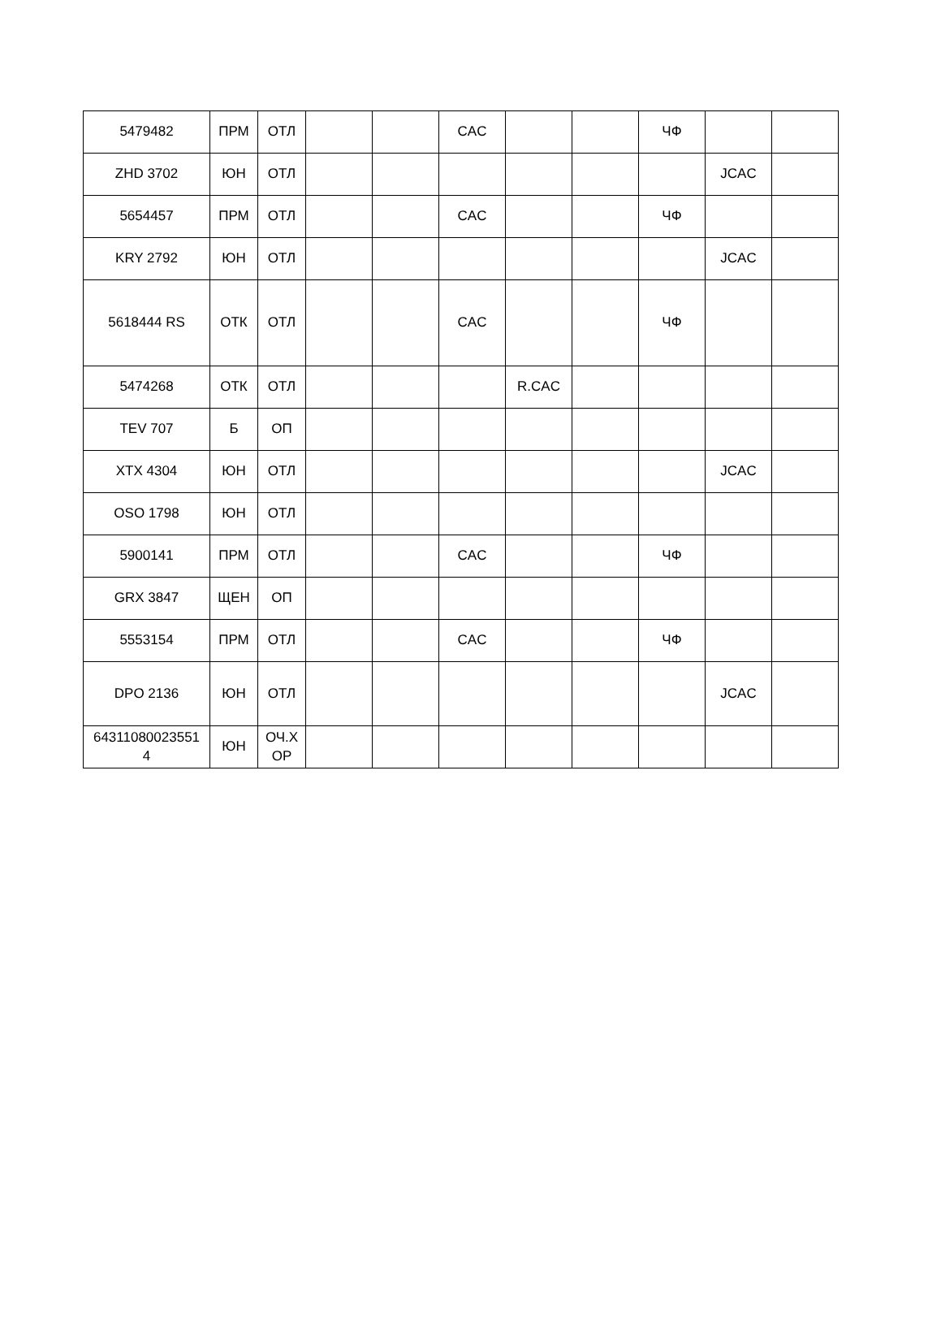| 5479482 | ПРМ | ОТЛ | | | CAC | | | ЧФ | | |
| ZHD 3702 | ЮН | ОТЛ | | | | | | | JCAC | |
| 5654457 | ПРМ | ОТЛ | | | CAC | | | ЧФ | | |
| KRY 2792 | ЮН | ОТЛ | | | | | | | JCAC | |
| 5618444 RS | ОТК | ОТЛ | | | CAC | | | ЧФ | | |
| 5474268 | ОТК | ОТЛ | | | | R.CAC | | | | |
| TEV 707 | Б | ОП | | | | | | | | |
| XTX 4304 | ЮН | ОТЛ | | | | | | | JCAC | |
| OSO 1798 | ЮН | ОТЛ | | | | | | | | |
| 5900141 | ПРМ | ОТЛ | | | CAC | | | ЧФ | | |
| GRX 3847 | ЩЕН | ОП | | | | | | | | |
| 5553154 | ПРМ | ОТЛ | | | CAC | | | ЧФ | | |
| DPO 2136 | ЮН | ОТЛ | | | | | | | JCAC | |
| 64311080023551 4 | ЮН | ОЧ.Х ОР | | | | | | | | |